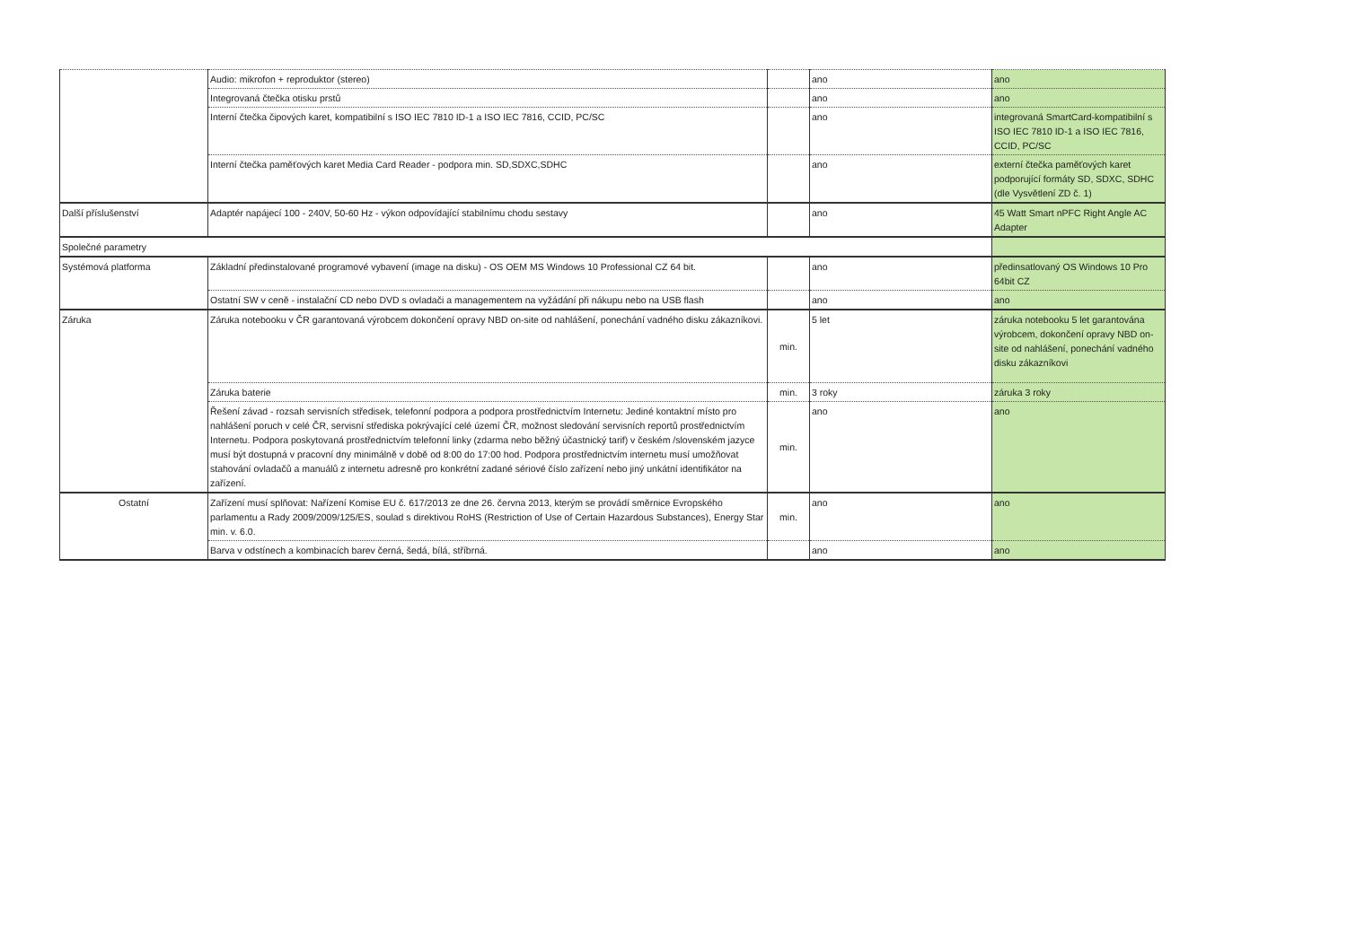| | Audio: mikrofon + reproduktor (stereo) | | ano | ano |
| | Integrovaná čtečka otisku prstů | | ano | ano |
| | Interní čtečka čipových karet, kompatibilní s ISO IEC 7810 ID-1 a ISO IEC 7816, CCID, PC/SC | | ano | integrovaná SmartCard-kompatibilní s ISO IEC 7810 ID-1 a ISO IEC 7816, CCID, PC/SC |
| | Interní čtečka paměťových karet Media Card Reader - podpora min. SD,SDXC,SDHC | | ano | externí čtečka paměťových karet podporující formáty SD, SDXC, SDHC (dle Vysvětlení ZD č. 1) |
| Další příslušenství | Adaptér napájecí 100 - 240V, 50-60 Hz - výkon odpovídající stabilnímu chodu sestavy | | ano | 45 Watt Smart nPFC Right Angle AC Adapter |
| Společné parametry | | | | |
| Systémová platforma | Základní předinstalované programové vybavení (image na disku) - OS OEM MS Windows 10 Professional CZ 64 bit. | | ano | předinsatlovaný OS Windows 10 Pro 64bit CZ |
| | Ostatní SW v ceně - instalační CD nebo DVD s ovladači a managementem na vyžádání při nákupu nebo na USB flash | | ano | ano |
| Záruka | Záruka notebooku v ČR garantovaná výrobcem dokončení opravy NBD on-site od nahlášení, ponechání vadného disku zákazníkovi. | min. | 5 let | záruka notebooku 5 let garantována výrobcem, dokončení opravy NBD on-site od nahlášení, ponechání vadného disku zákazníkovi |
| | Záruka baterie | min. | 3 roky | záruka 3 roky |
| | Řešení závad - rozsah servisních středisek, telefonní podpora a podpora prostřednictvím Internetu: Jediné kontaktní místo pro nahlášení poruch v celé ČR, servisní střediska pokrývající celé území ČR, možnost sledování servisních reportů prostřednictvím Internetu. Podpora poskytovaná prostřednictvím telefonní linky (zdarma nebo běžný účastnický tarif) v českém /slovenském jazyce musí být dostupná v pracovní dny minimálně v době od 8:00 do 17:00 hod. Podpora prostřednictvím internetu musí umožňovat stahování ovladačů a manuálů z internetu adresně pro konkrétní zadané sériové číslo zařízení nebo jiný unkátní identifikátor na zařízení. | min. | ano | ano |
| Ostatní | Zařízení musí splňovat: Nařízení Komise EU č. 617/2013 ze dne 26. června 2013, kterým se provádí směrnice Evropského parlamentu a Rady 2009/2009/125/ES, soulad s direktivou RoHS (Restriction of Use of Certain Hazardous Substances), Energy Star min. v. 6.0. | min. | ano | ano |
| | Barva v odstínech a kombinacích barev černá, šedá, bílá, stříbrná. | | ano | ano |